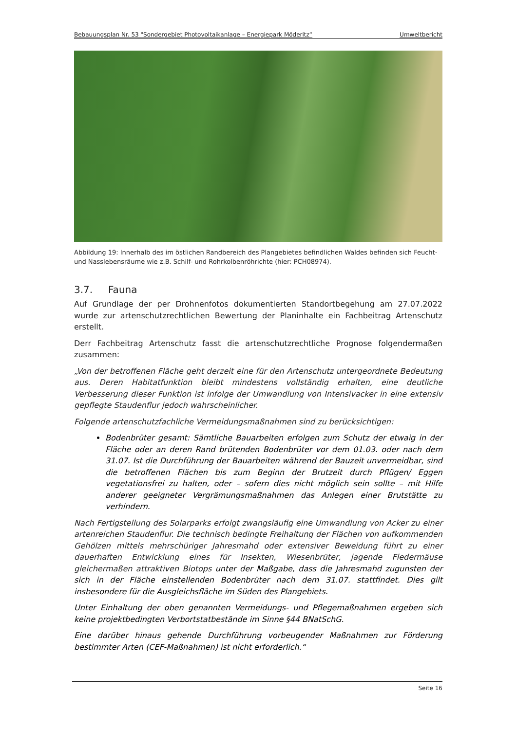Bebauungsplan Nr. 53 "Sondergebiet Photovoltaikanlage – Energiepark Möderitz“Umweltbericht
Abbildung 19: Innerhalb des im östlichen Randbereich des Plangebietes befindlichen Waldes befinden sich Feucht- und Nasslebensräume wie z.B. Schilf- und Rohrkolbenröhrichte (hier: PCH08974).
3.7. Fauna
Auf Grundlage der per Drohnenfotos dokumentierten Standortbegehung am 27.07.2022 wurde zur artenschutzrechtlichen Bewertung der Planinhalte ein Fachbeitrag Artenschutz erstellt.
Derr Fachbeitrag Artenschutz fasst die artenschutzrechtliche Prognose folgendermaßen zusammen:
„Von der betroffenen Fläche geht derzeit eine für den Artenschutz untergeordnete Bedeutung aus. Deren Habitatfunktion bleibt mindestens vollständig erhalten, eine deutliche Verbesserung dieser Funktion ist infolge der Umwandlung von Intensivacker in eine extensiv gepflegte Staudenflur jedoch wahrscheinlicher.
Folgende artenschutzfachliche Vermeidungsmaßnahmen sind zu berücksichtigen:
Bodenbrüter gesamt: Sämtliche Bauarbeiten erfolgen zum Schutz der etwaig in der Fläche oder an deren Rand brütenden Bodenbrüter vor dem 01.03. oder nach dem 31.07. Ist die Durchführung der Bauarbeiten während der Bauzeit unvermeidbar, sind die betroffenen Flächen bis zum Beginn der Brutzeit durch Pflügen/ Eggen vegetationsfrei zu halten, oder – sofern dies nicht möglich sein sollte – mit Hilfe anderer geeigneter Vergrämungsmaßnahmen das Anlegen einer Brutstätte zu verhindern.
Nach Fertigstellung des Solarparks erfolgt zwangsläufig eine Umwandlung von Acker zu einer artenreichen Staudenflur. Die technisch bedingte Freihaltung der Flächen von aufkommenden Gehölzen mittels mehrschüriger Jahresmahd oder extensiver Beweidung führt zu einer dauerhaften Entwicklung eines für Insekten, Wiesenbrüter, jagende Fledermäuse gleichermaßen attraktiven Biotops unter der Maßgabe, dass die Jahresmahd zugunsten der sich in der Fläche einstellenden Bodenbrüter nach dem 31.07. stattfindet. Dies gilt insbesondere für die Ausgleichsfläche im Süden des Plangebiets.
Unter Einhaltung der oben genannten Vermeidungs- und Pflegemaßnahmen ergeben sich keine projektbedingten Verbortstatbestände im Sinne §44 BNatSchG.
Eine darüber hinaus gehende Durchführung vorbeugender Maßnahmen zur Förderung bestimmter Arten (CEF-Maßnahmen) ist nicht erforderlich.“
Seite 16